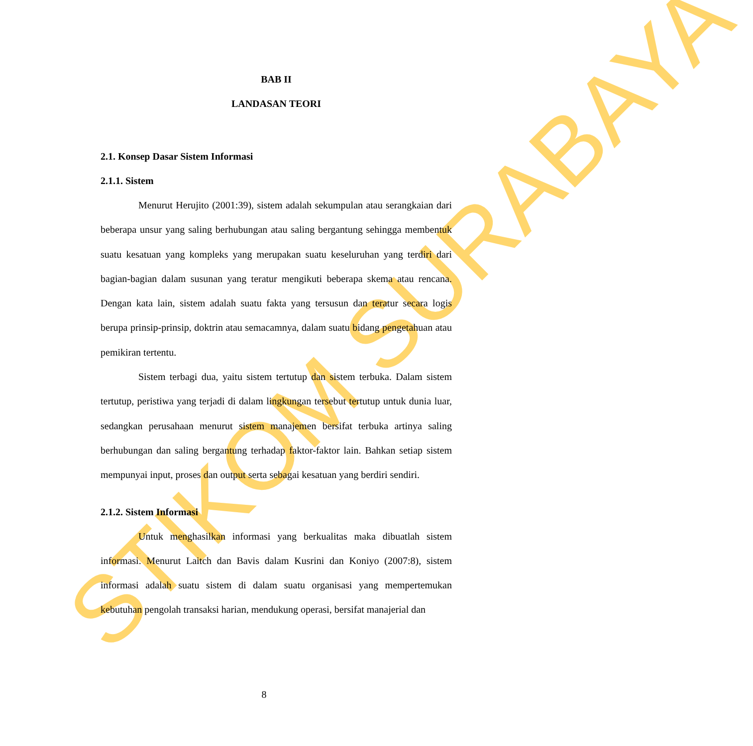STIKOM SURABAYA
BAB II
LANDASAN TEORI
2.1. Konsep Dasar Sistem Informasi
2.1.1. Sistem
Menurut Herujito (2001:39), sistem adalah sekumpulan atau serangkaian dari beberapa unsur yang saling berhubungan atau saling bergantung sehingga membentuk suatu kesatuan yang kompleks yang merupakan suatu keseluruhan yang terdiri dari bagian-bagian dalam susunan yang teratur mengikuti beberapa skema atau rencana. Dengan kata lain, sistem adalah suatu fakta yang tersusun dan teratur secara logis berupa prinsip-prinsip, doktrin atau semacamnya, dalam suatu bidang pengetahuan atau pemikiran tertentu.
Sistem terbagi dua, yaitu sistem tertutup dan sistem terbuka. Dalam sistem tertutup, peristiwa yang terjadi di dalam lingkungan tersebut tertutup untuk dunia luar, sedangkan perusahaan menurut sistem manajemen bersifat terbuka artinya saling berhubungan dan saling bergantung terhadap faktor-faktor lain. Bahkan setiap sistem mempunyai input, proses dan output serta sebagai kesatuan yang berdiri sendiri.
2.1.2. Sistem Informasi
Untuk menghasilkan informasi yang berkualitas maka dibuatlah sistem informasi. Menurut Laitch dan Bavis dalam Kusrini dan Koniyo (2007:8), sistem informasi adalah suatu sistem di dalam suatu organisasi yang mempertemukan kebutuhan pengolah transaksi harian, mendukung operasi, bersifat manajerial dan
8